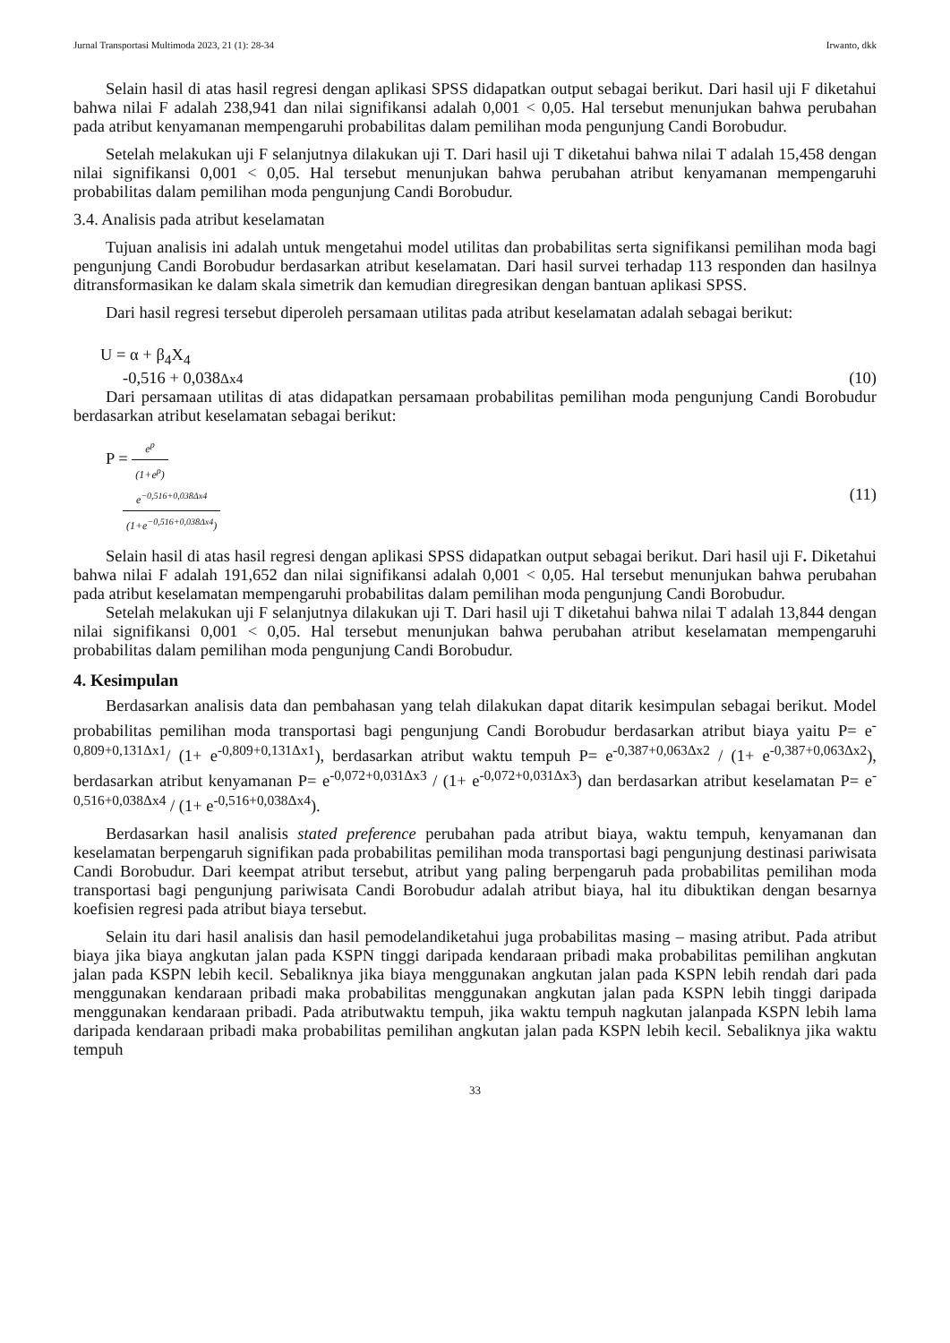Jurnal Transportasi Multimoda 2023, 21 (1): 28-34 Irwanto, dkk
Selain hasil di atas hasil regresi dengan aplikasi SPSS didapatkan output sebagai berikut. Dari hasil uji F diketahui bahwa nilai F adalah 238,941 dan nilai signifikansi adalah 0,001 < 0,05. Hal tersebut menunjukan bahwa perubahan pada atribut kenyamanan mempengaruhi probabilitas dalam pemilihan moda pengunjung Candi Borobudur.
Setelah melakukan uji F selanjutnya dilakukan uji T. Dari hasil uji T diketahui bahwa nilai T adalah 15,458 dengan nilai signifikansi 0,001 < 0,05. Hal tersebut menunjukan bahwa perubahan atribut kenyamanan mempengaruhi probabilitas dalam pemilihan moda pengunjung Candi Borobudur.
3.4. Analisis pada atribut keselamatan
Tujuan analisis ini adalah untuk mengetahui model utilitas dan probabilitas serta signifikansi pemilihan moda bagi pengunjung Candi Borobudur berdasarkan atribut keselamatan. Dari hasil survei terhadap 113 responden dan hasilnya ditransformasikan ke dalam skala simetrik dan kemudian diregresikan dengan bantuan aplikasi SPSS.
Dari hasil regresi tersebut diperoleh persamaan utilitas pada atribut keselamatan adalah sebagai berikut:
U = α + β<sub>4</sub>X<sub>4</sub>
-0,516 + 0,038Δx4 (10)
Dari persamaan utilitas di atas didapatkan persamaan probabilitas pemilihan moda pengunjung Candi Borobudur berdasarkan atribut keselamatan sebagai berikut:
P = e<sup>p</sup> (1+e<sup>p</sup>)
e<sup>−0,516+0,038Δx4</sup> (1+e<sup>−0,516+0,038Δx4</sup>) (11)
Selain hasil di atas hasil regresi dengan aplikasi SPSS didapatkan output sebagai berikut. Dari hasil uji F. Diketahui bahwa nilai F adalah 191,652 dan nilai signifikansi adalah 0,001 < 0,05. Hal tersebut menunjukan bahwa perubahan pada atribut keselamatan mempengaruhi probabilitas dalam pemilihan moda pengunjung Candi Borobudur.
Setelah melakukan uji F selanjutnya dilakukan uji T. Dari hasil uji T diketahui bahwa nilai T adalah 13,844 dengan nilai signifikansi 0,001 < 0,05. Hal tersebut menunjukan bahwa perubahan atribut keselamatan mempengaruhi probabilitas dalam pemilihan moda pengunjung Candi Borobudur.
4. Kesimpulan
Berdasarkan analisis data dan pembahasan yang telah dilakukan dapat ditarik kesimpulan sebagai berikut. Model probabilitas pemilihan moda transportasi bagi pengunjung Candi Borobudur berdasarkan atribut biaya yaitu P= e<sup>-0,809+0,131Δx1</sup>/ (1+ e<sup>-0,809+0,131Δx1</sup>), berdasarkan atribut waktu tempuh P= e<sup>-0,387+0,063Δx2</sup> / (1+ e<sup>-0,387+0,063Δx2</sup>), berdasarkan atribut kenyamanan P= e<sup>-0,072+0,031Δx3</sup> / (1+ e<sup>-0,072+0,031Δx3</sup>) dan berdasarkan atribut keselamatan P= e<sup>-0,516+0,038Δx4</sup> / (1+ e<sup>-0,516+0,038Δx4</sup>).
Berdasarkan hasil analisis stated preference perubahan pada atribut biaya, waktu tempuh, kenyamanan dan keselamatan berpengaruh signifikan pada probabilitas pemilihan moda transportasi bagi pengunjung destinasi pariwisata Candi Borobudur. Dari keempat atribut tersebut, atribut yang paling berpengaruh pada probabilitas pemilihan moda transportasi bagi pengunjung pariwisata Candi Borobudur adalah atribut biaya, hal itu dibuktikan dengan besarnya koefisien regresi pada atribut biaya tersebut.
Selain itu dari hasil analisis dan hasil pemodelandiketahui juga probabilitas masing – masing atribut. Pada atribut biaya jika biaya angkutan jalan pada KSPN tinggi daripada kendaraan pribadi maka probabilitas pemilihan angkutan jalan pada KSPN lebih kecil. Sebaliknya jika biaya menggunakan angkutan jalan pada KSPN lebih rendah dari pada menggunakan kendaraan pribadi maka probabilitas menggunakan angkutan jalan pada KSPN lebih tinggi daripada menggunakan kendaraan pribadi. Pada atributwaktu tempuh, jika waktu tempuh nagkutan jalanpada KSPN lebih lama daripada kendaraan pribadi maka probabilitas pemilihan angkutan jalan pada KSPN lebih kecil. Sebaliknya jika waktu tempuh
33